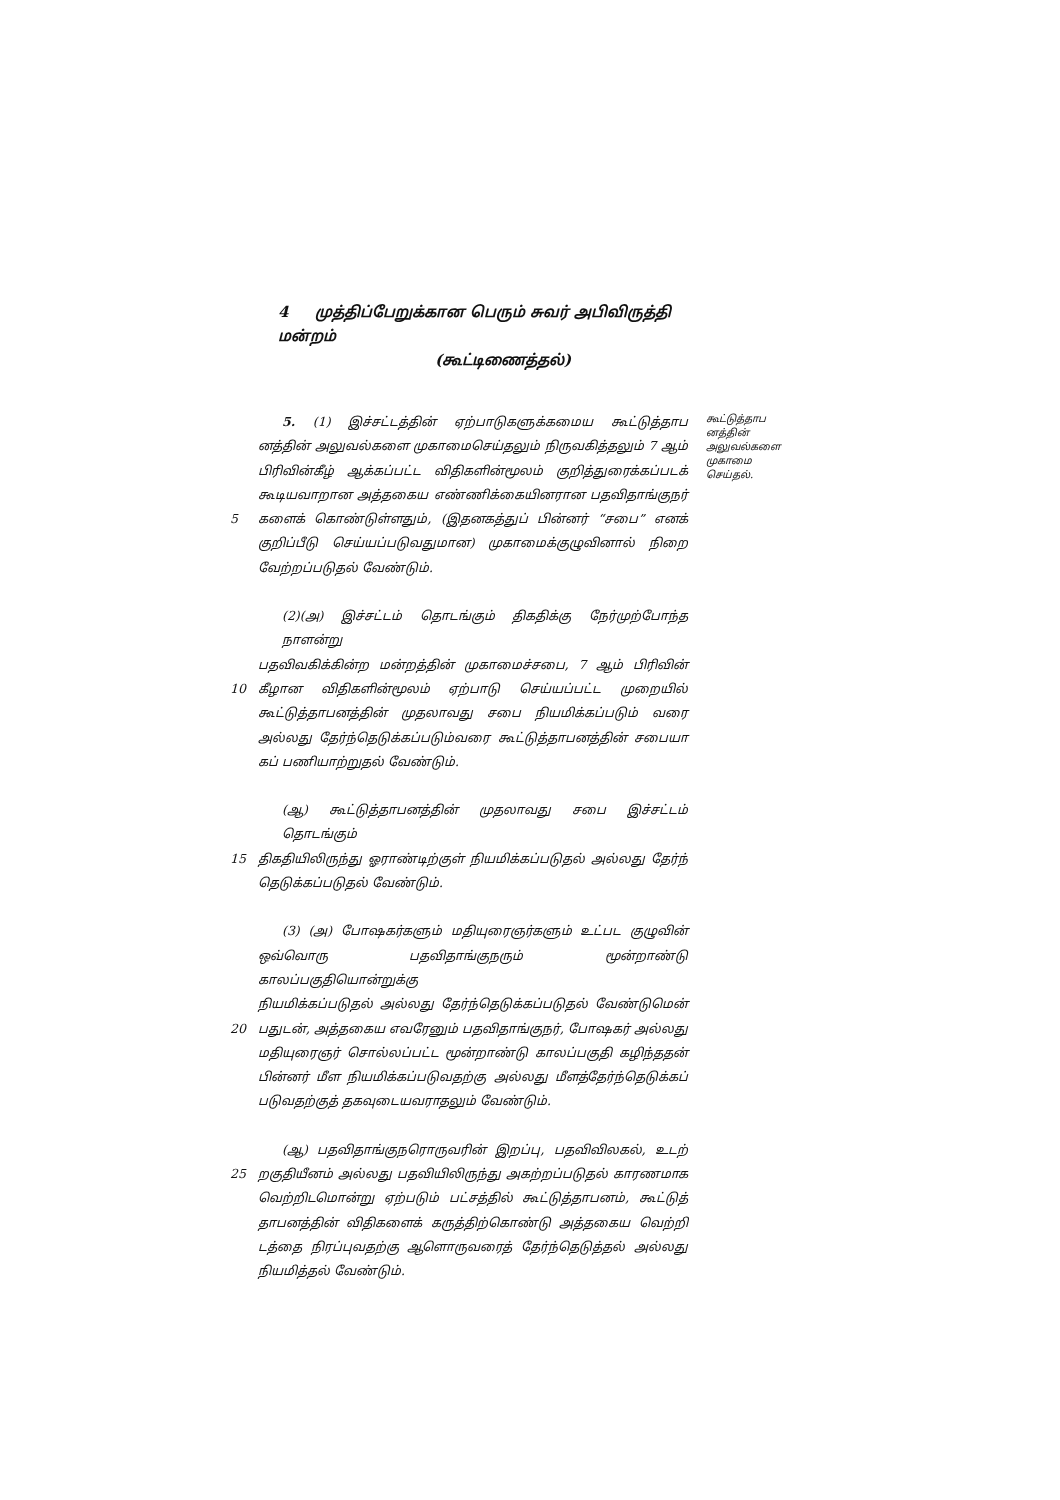4 முத்திப்பேறுக்கான பெரும் சுவர் அபிவிருத்தி மன்றம்
(கூட்டிணைத்தல்)
5. (1) இச்சட்டத்தின் ஏற்பாடுகளுக்கமைய கூட்டுத்தாப
னத்தின் அலுவல்களை முகாமைசெய்தலும் நிருவகித்தலும் 7 ஆம்
பிரிவின்கீழ் ஆக்கப்பட்ட விதிகளின்மூலம் குறித்துரைக்கப்படக்
கூடியவாறான அத்தகைய எண்ணிக்கையினரான பதவிதாங்குநர்
5 களைக் கொண்டுள்ளதும், (இதனகத்துப் பின்னர் “சபை” எனக்
குறிப்பீடு செய்யப்படுவதுமான) முகாமைக்குழுவினால் நிறை
வேற்றப்படுதல் வேண்டும்.
(2)(அ) இச்சட்டம் தொடங்கும் திகதிக்கு நேர்முற்போந்த நாளன்று
பதவிவகிக்கின்ற மன்றத்தின் முகாமைச்சபை, 7 ஆம் பிரிவின்
10 கீழான விதிகளின்மூலம் ஏற்பாடு செய்யப்பட்ட முறையில்
கூட்டுத்தாபனத்தின் முதலாவது சபை நியமிக்கப்படும் வரை
அல்லது தேர்ந்தெடுக்கப்படும்வரை கூட்டுத்தாபனத்தின் சபையா
கப் பணியாற்றுதல் வேண்டும்.
(ஆ) கூட்டுத்தாபனத்தின் முதலாவது சபை இச்சட்டம் தொடங்கும்
15 திகதியிலிருந்து ஓராண்டிற்குள் நியமிக்கப்படுதல் அல்லது தேர்ந்
தெடுக்கப்படுதல் வேண்டும்.
(3) (அ) போஷகர்களும் மதியுரைஞர்களும் உட்பட குழுவின்
ஒவ்வொரு பதவிதாங்குநரும் மூன்றாண்டு காலப்பகுதியொன்றுக்கு
நியமிக்கப்படுதல் அல்லது தேர்ந்தெடுக்கப்படுதல் வேண்டுமென்
20 பதுடன், அத்தகைய எவரேனும் பதவிதாங்குநர், போஷகர் அல்லது
மதியுரைஞர் சொல்லப்பட்ட மூன்றாண்டு காலப்பகுதி கழிந்ததன்
பின்னர் மீள நியமிக்கப்படுவதற்கு அல்லது மீளத்தேர்ந்தெடுக்கப்
படுவதற்குத் தகவுடையவராதலும் வேண்டும்.
(ஆ) பதவிதாங்குநரொருவரின் இறப்பு, பதவிவிலகல், உடற்
25 றகுதியீனம் அல்லது பதவியிலிருந்து அகற்றப்படுதல் காரணமாக
வெற்றிடமொன்று ஏற்படும் பட்சத்தில் கூட்டுத்தாபனம், கூட்டுத்
தாபனத்தின் விதிகளைக் கருத்திற்கொண்டு அத்தகைய வெற்றி
டத்தை நிரப்புவதற்கு ஆளொருவரைத் தேர்ந்தெடுத்தல் அல்லது
நியமித்தல் வேண்டும்.
கூட்டுத்தாப
னத்தின்
அலுவல்களை
முகாமை
செய்தல்.